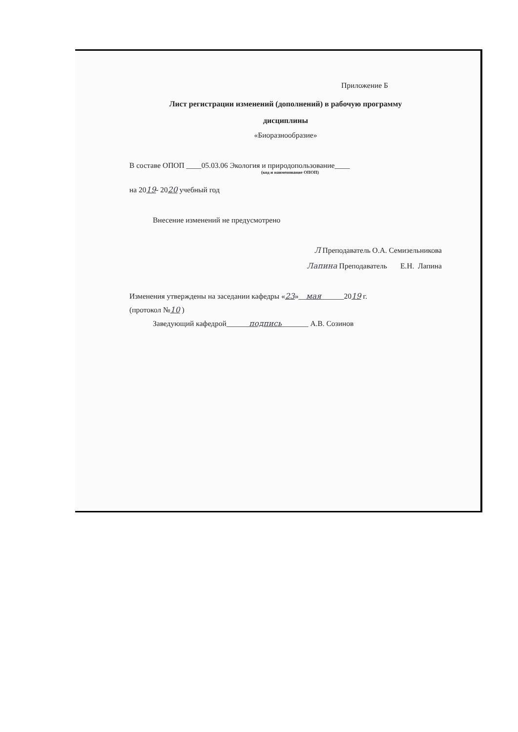Приложение Б
Лист регистрации изменений (дополнений) в рабочую программу
дисциплины
«Биоразнообразие»
В составе ОПОП ____05.03.06 Экология и природопользование____
(код и наименование ОПОП)
на 2019- 2020 учебный год
Внесение изменений не предусмотрено
Л Преподаватель О.А. Семизельникова
Лапина Преподаватель Е.Н. Лапина
Изменения утверждены на заседании кафедры «23»__мая______2019 г.
(протокол №10 )
Заведующий кафедрой______подпись_______ А.В. Созинов